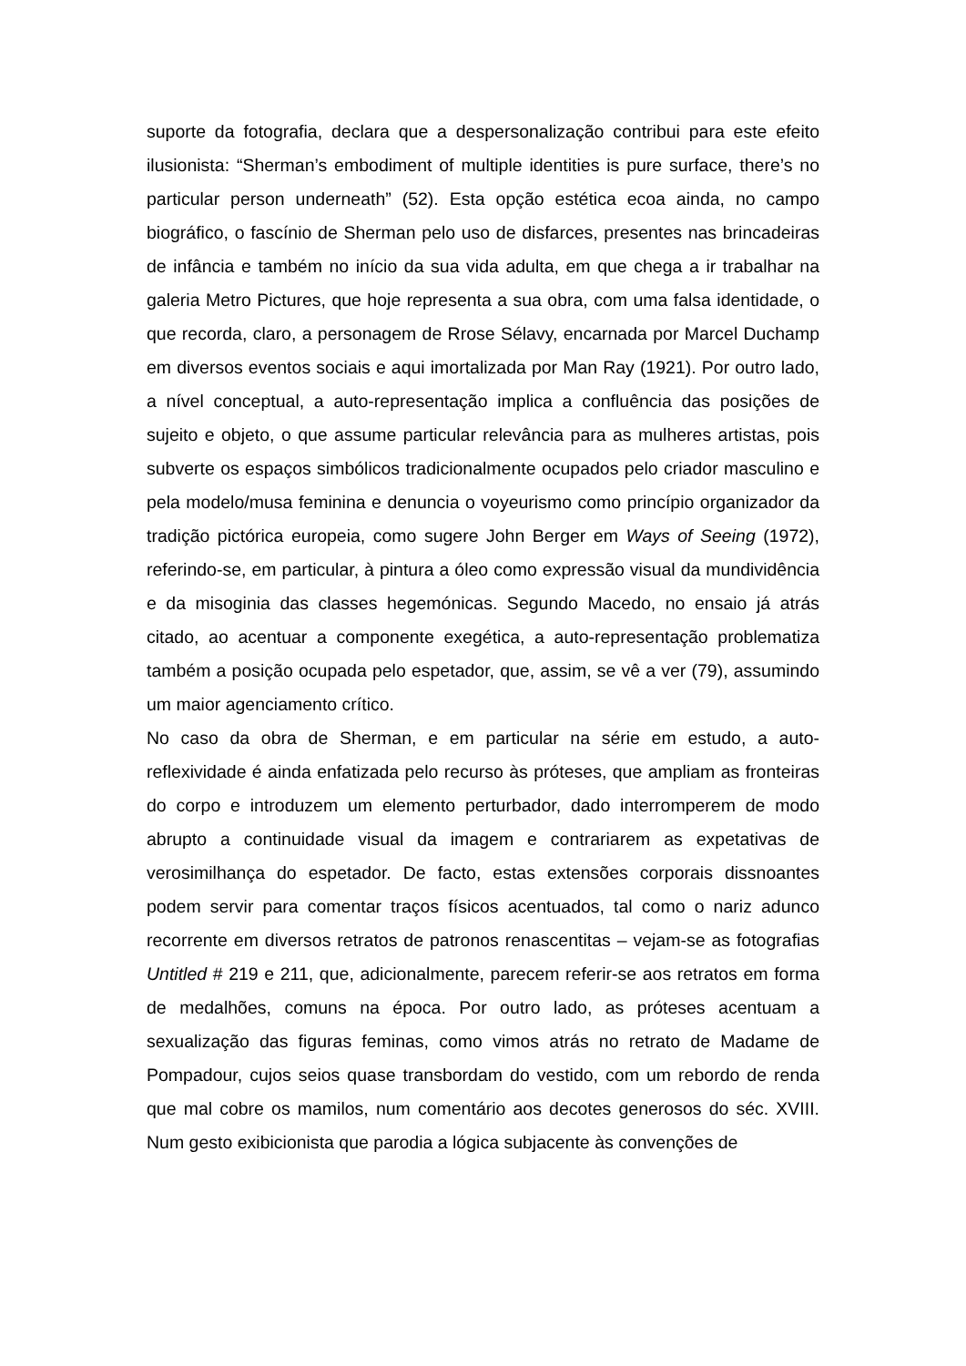suporte da fotografia, declara que a despersonalização contribui para este efeito ilusionista: “Sherman’s embodiment of multiple identities is pure surface, there’s no particular person underneath” (52). Esta opção estética ecoa ainda, no campo biográfico, o fascínio de Sherman pelo uso de disfarces, presentes nas brincadeiras de infância e também no início da sua vida adulta, em que chega a ir trabalhar na galeria Metro Pictures, que hoje representa a sua obra, com uma falsa identidade, o que recorda, claro, a personagem de Rrose Sélavy, encarnada por Marcel Duchamp em diversos eventos sociais e aqui imortalizada por Man Ray (1921). Por outro lado, a nível conceptual, a auto-representação implica a confluência das posições de sujeito e objeto, o que assume particular relevância para as mulheres artistas, pois subverte os espaços simbólicos tradicionalmente ocupados pelo criador masculino e pela modelo/musa feminina e denuncia o voyeurismo como princípio organizador da tradição pictórica europeia, como sugere John Berger em Ways of Seeing (1972), referindo-se, em particular, à pintura a óleo como expressão visual da mundividência e da misoginia das classes hegemónicas. Segundo Macedo, no ensaio já atrás citado, ao acentuar a componente exegética, a auto-representação problematiza também a posição ocupada pelo espetador, que, assim, se vê a ver (79), assumindo um maior agenciamento crítico.
No caso da obra de Sherman, e em particular na série em estudo, a auto-reflexividade é ainda enfatizada pelo recurso às próteses, que ampliam as fronteiras do corpo e introduzem um elemento perturbador, dado interromperem de modo abrupto a continuidade visual da imagem e contrariarem as expetativas de verosimilhança do espetador. De facto, estas extensões corporais dissnoantes podem servir para comentar traços físicos acentuados, tal como o nariz adunco recorrente em diversos retratos de patronos renascentitas – vejam-se as fotografias Untitled # 219 e 211, que, adicionalmente, parecem referir-se aos retratos em forma de medalhões, comuns na época. Por outro lado, as próteses acentuam a sexualização das figuras feminas, como vimos atrás no retrato de Madame de Pompadour, cujos seios quase transbordam do vestido, com um rebordo de renda que mal cobre os mamilos, num comentário aos decotes generosos do séc. XVIII. Num gesto exibicionista que parodia a lógica subjacente às convenções de